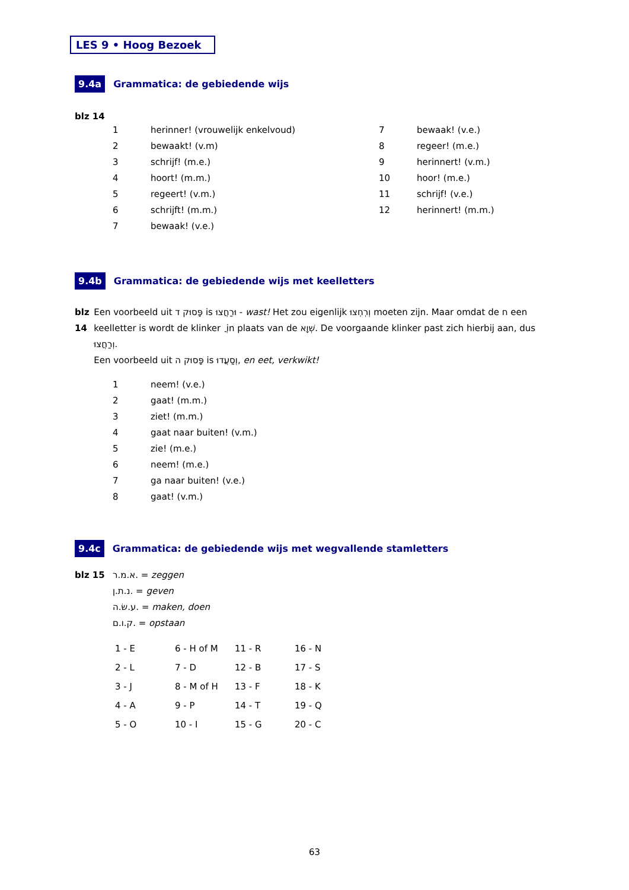LES 9 • Hoog Bezoek
9.4a Grammatica: de gebiedende wijs
blz 14
| 1 | herinner! (vrouwelijk enkelvoud) | 7 | bewaak! (v.e.) |
| 2 | bewaakt! (v.m) | 8 | regeer! (m.e.) |
| 3 | schrijf! (m.e.) | 9 | herinnert! (v.m.) |
| 4 | hoort! (m.m.) | 10 | hoor! (m.e.) |
| 5 | regeert! (v.m.) | 11 | schrijf! (v.e.) |
| 6 | schrijft! (m.m.) | 12 | herinnert! (m.m.) |
| 7 | bewaak! (v.e.) | | |
9.4b Grammatica: de gebiedende wijs met keelletters
blz 14 Een voorbeeld uit פָּסוּק ד is וּרַחֲצוּ - wast! Het zou eigenlijk וְרְחְצוּ moeten zijn. Maar omdat de ח een keelletter is wordt de klinker ֲ in plaats van de שְׁוָא. De voorgaande klinker past zich hierbij aan, dus וְרַחֲצוּ.
Een voorbeeld uit פָּסוּק ה is וְסַעֲדוּ, en eet, verkwikt!
| 1 | neem! (v.e.) |
| 2 | gaat! (m.m.) |
| 3 | ziet! (m.m.) |
| 4 | gaat naar buiten! (v.m.) |
| 5 | zie! (m.e.) |
| 6 | neem! (m.e.) |
| 7 | ga naar buiten! (v.e.) |
| 8 | gaat! (v.m.) |
9.4c Grammatica: de gebiedende wijs met wegvallende stamletters
blz 15 א.מ.ר. = zeggen
נ.ת.ן. = geven
ע.שׂ.ה. = maken, doen
ק.ו.ם. = opstaan
| 1 - E | 6 - H of M | 11 - R | 16 - N |
| 2 - L | 7 - D | 12 - B | 17 - S |
| 3 - J | 8 - M of H | 13 - F | 18 - K |
| 4 - A | 9 - P | 14 - T | 19 - Q |
| 5 - O | 10 - I | 15 - G | 20 - C |
63